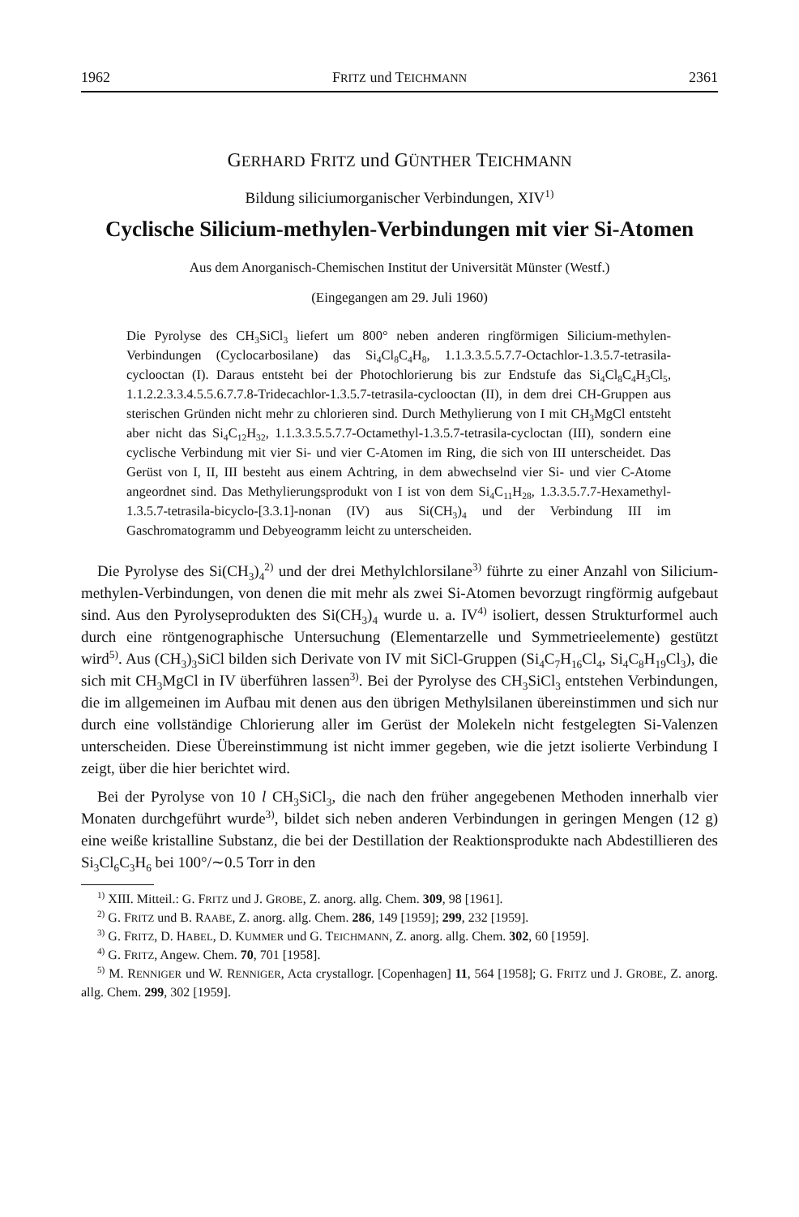1962 FRITZ und TEICHMANN 2361
GERHARD FRITZ und GÜNTHER TEICHMANN
Bildung siliciumorganischer Verbindungen, XIV<sup>1)</sup>
Cyclische Silicium-methylen-Verbindungen mit vier Si-Atomen
Aus dem Anorganisch-Chemischen Institut der Universität Münster (Westf.)
(Eingegangen am 29. Juli 1960)
Die Pyrolyse des CH<sub>3</sub>SiCl<sub>3</sub> liefert um 800° neben anderen ringförmigen Silicium-methylen-Verbindungen (Cyclocarbosilane) das Si<sub>4</sub>Cl<sub>8</sub>C<sub>4</sub>H<sub>8</sub>, 1.1.3.3.5.5.7.7-Octachlor-1.3.5.7-tetrasila-cyclooctan (I). Daraus entsteht bei der Photochlorierung bis zur Endstufe das Si<sub>4</sub>Cl<sub>8</sub>C<sub>4</sub>H<sub>3</sub>Cl<sub>5</sub>, 1.1.2.2.3.3.4.5.5.6.7.7.8-Tridecachlor-1.3.5.7-tetrasila-cyclooctan (II), in dem drei CH-Gruppen aus sterischen Gründen nicht mehr zu chlorieren sind. Durch Methylierung von I mit CH<sub>3</sub>MgCl entsteht aber nicht das Si<sub>4</sub>C<sub>12</sub>H<sub>32</sub>, 1.1.3.3.5.5.7.7-Octamethyl-1.3.5.7-tetrasila-cycloctan (III), sondern eine cyclische Verbindung mit vier Si- und vier C-Atomen im Ring, die sich von III unterscheidet. Das Gerüst von I, II, III besteht aus einem Achtring, in dem abwechselnd vier Si- und vier C-Atome angeordnet sind. Das Methylierungsprodukt von I ist von dem Si<sub>4</sub>C<sub>11</sub>H<sub>28</sub>, 1.3.3.5.7.7-Hexamethyl-1.3.5.7-tetrasila-bicyclo-[3.3.1]-nonan (IV) aus Si(CH<sub>3</sub>)<sub>4</sub> und der Verbindung III im Gaschromatogramm und Debyeogramm leicht zu unterscheiden.
Die Pyrolyse des Si(CH<sub>3</sub>)<sub>4</sub><sup>2)</sup> und der drei Methylchlorsilane<sup>3)</sup> führte zu einer Anzahl von Silicium-methylen-Verbindungen, von denen die mit mehr als zwei Si-Atomen bevorzugt ringförmig aufgebaut sind. Aus den Pyrolyseprodukten des Si(CH<sub>3</sub>)<sub>4</sub> wurde u. a. IV<sup>4)</sup> isoliert, dessen Strukturformel auch durch eine röntgenographische Untersuchung (Elementarzelle und Symmetrieelemente) gestützt wird<sup>5)</sup>. Aus (CH<sub>3</sub>)<sub>3</sub>SiCl bilden sich Derivate von IV mit SiCl-Gruppen (Si<sub>4</sub>C<sub>7</sub>H<sub>16</sub>Cl<sub>4</sub>, Si<sub>4</sub>C<sub>8</sub>H<sub>19</sub>Cl<sub>3</sub>), die sich mit CH<sub>3</sub>MgCl in IV überführen lassen<sup>3)</sup>. Bei der Pyrolyse des CH<sub>3</sub>SiCl<sub>3</sub> entstehen Verbindungen, die im allgemeinen im Aufbau mit denen aus den übrigen Methylsilanen übereinstimmen und sich nur durch eine vollständige Chlorierung aller im Gerüst der Molekeln nicht festgelegten Si-Valenzen unterscheiden. Diese Übereinstimmung ist nicht immer gegeben, wie die jetzt isolierte Verbindung I zeigt, über die hier berichtet wird.
Bei der Pyrolyse von 10 l CH<sub>3</sub>SiCl<sub>3</sub>, die nach den früher angegebenen Methoden innerhalb vier Monaten durchgeführt wurde<sup>3)</sup>, bildet sich neben anderen Verbindungen in geringen Mengen (12 g) eine weiße kristalline Substanz, die bei der Destillation der Reaktionsprodukte nach Abdestillieren des Si<sub>3</sub>Cl<sub>6</sub>C<sub>3</sub>H<sub>6</sub> bei 100°/∼0.5 Torr in den
<sup>1)</sup> XIII. Mitteil.: G. FRITZ und J. GROBE, Z. anorg. allg. Chem. 309, 98 [1961].
<sup>2)</sup> G. FRITZ und B. RAABE, Z. anorg. allg. Chem. 286, 149 [1959]; 299, 232 [1959].
<sup>3)</sup> G. FRITZ, D. HABEL, D. KUMMER und G. TEICHMANN, Z. anorg. allg. Chem. 302, 60 [1959].
<sup>4)</sup> G. FRITZ, Angew. Chem. 70, 701 [1958].
<sup>5)</sup> M. RENNIGER und W. RENNIGER, Acta crystallogr. [Copenhagen] 11, 564 [1958]; G. FRITZ und J. GROBE, Z. anorg. allg. Chem. 299, 302 [1959].